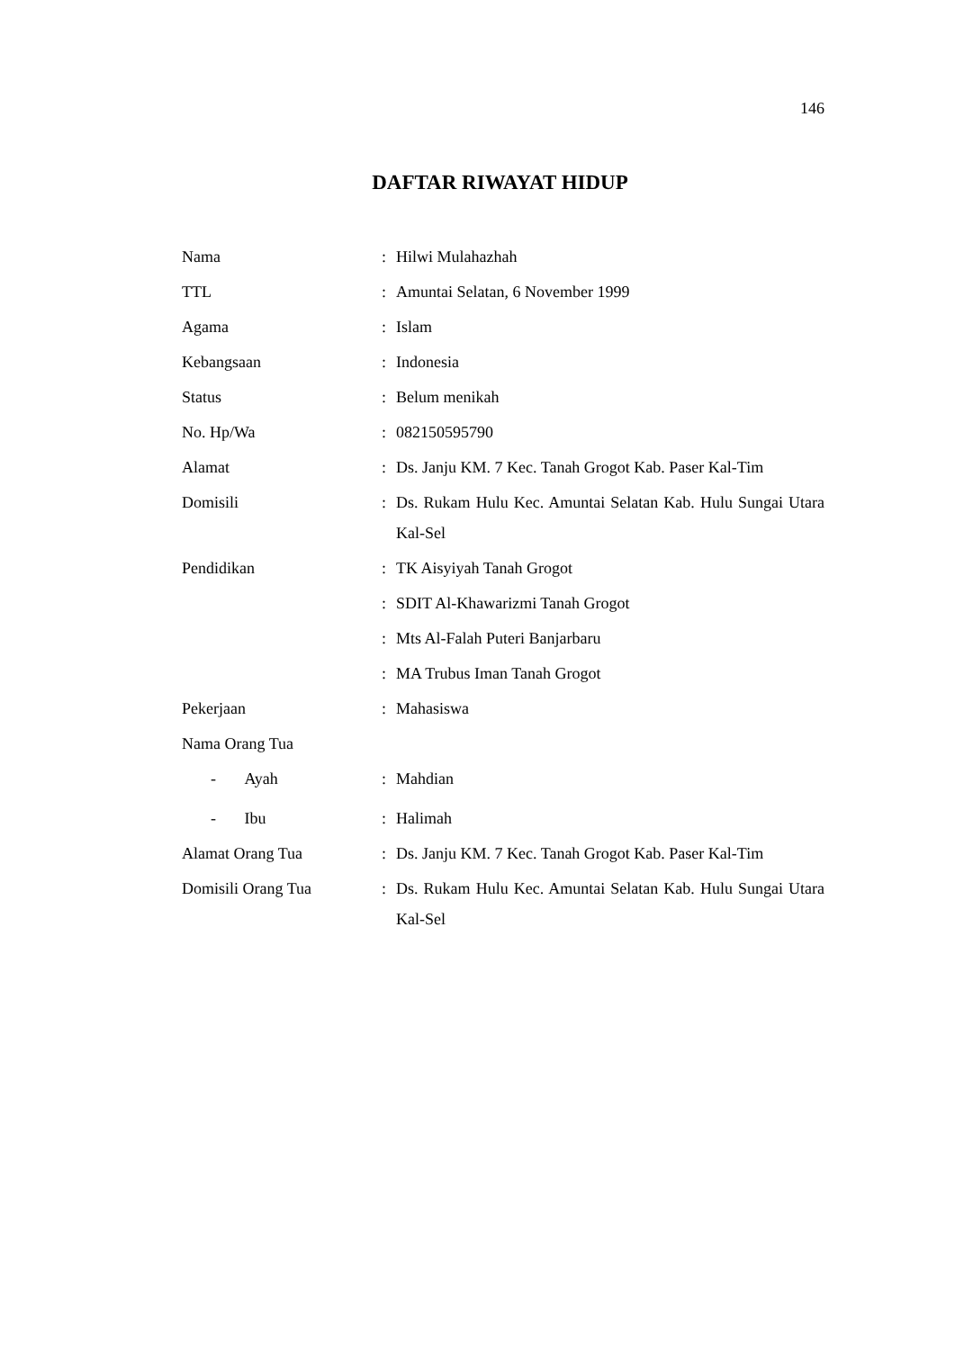146
DAFTAR RIWAYAT HIDUP
| Nama | : | Hilwi Mulahazhah |
| TTL | : | Amuntai Selatan, 6 November 1999 |
| Agama | : | Islam |
| Kebangsaan | : | Indonesia |
| Status | : | Belum menikah |
| No. Hp/Wa | : | 082150595790 |
| Alamat | : | Ds. Janju KM. 7 Kec. Tanah Grogot Kab. Paser Kal-Tim |
| Domisili | : | Ds. Rukam Hulu Kec. Amuntai Selatan Kab. Hulu Sungai Utara Kal-Sel |
| Pendidikan | : | TK Aisyiyah Tanah Grogot |
| | : | SDIT Al-Khawarizmi Tanah Grogot |
| | : | Mts Al-Falah Puteri Banjarbaru |
| | : | MA Trubus Iman Tanah Grogot |
| Pekerjaan | : | Mahasiswa |
| Nama Orang Tua | | |
| - Ayah | : | Mahdian |
| - Ibu | : | Halimah |
| Alamat Orang Tua | : | Ds. Janju KM. 7 Kec. Tanah Grogot Kab. Paser Kal-Tim |
| Domisili Orang Tua | : | Ds. Rukam Hulu Kec. Amuntai Selatan Kab. Hulu Sungai Utara Kal-Sel |